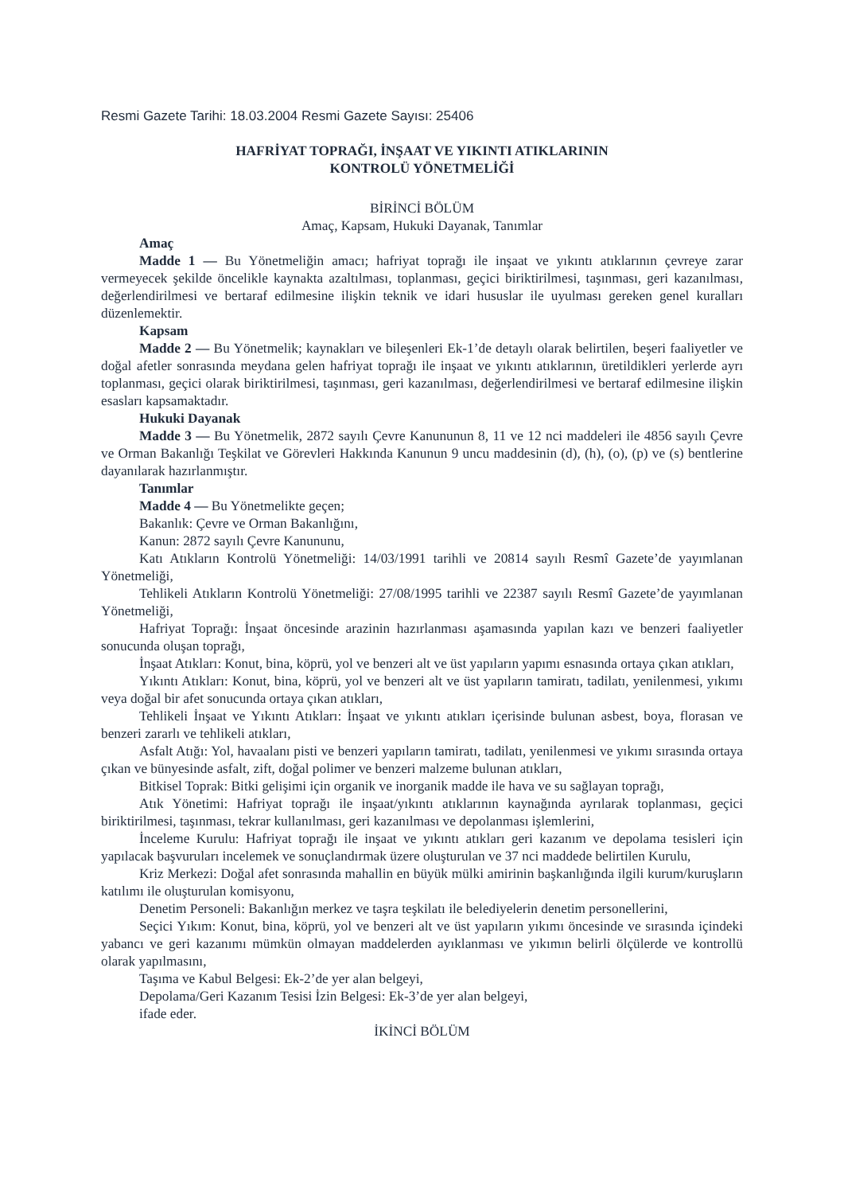Resmi Gazete Tarihi: 18.03.2004 Resmi Gazete Sayısı: 25406
HAFRİYAT TOPRAĞI, İNŞAAT VE YIKINTI ATIKLARININ
KONTROLÜ YÖNETMELİĞİ
BİRİNCİ BÖLÜM
Amaç, Kapsam, Hukuki Dayanak, Tanımlar
Amaç
Madde 1 — Bu Yönetmeliğin amacı; hafriyat toprağı ile inşaat ve yıkıntı atıklarının çevreye zarar vermeyecek şekilde öncelikle kaynakta azaltılması, toplanması, geçici biriktirilmesi, taşınması, geri kazanılması, değerlendirilmesi ve bertaraf edilmesine ilişkin teknik ve idari hususlar ile uyulması gereken genel kuralları düzenlemektir.
Kapsam
Madde 2 — Bu Yönetmelik; kaynakları ve bileşenleri Ek-1’de detaylı olarak belirtilen, beşeri faaliyetler ve doğal afetler sonrasında meydana gelen hafriyat toprağı ile inşaat ve yıkıntı atıklarının, üretildikleri yerlerde ayrı toplanması, geçici olarak biriktirilmesi, taşınması, geri kazanılması, değerlendirilmesi ve bertaraf edilmesine ilişkin esasları kapsamaktadır.
Hukuki Dayanak
Madde 3 — Bu Yönetmelik, 2872 sayılı Çevre Kanununun 8, 11 ve 12 nci maddeleri ile 4856 sayılı Çevre ve Orman Bakanlığı Teşkilat ve Görevleri Hakkında Kanunun 9 uncu maddesinin (d), (h), (o), (p) ve (s) bentlerine dayanılarak hazırlanmıştır.
Tanımlar
Madde 4 — Bu Yönetmelikte geçen;
Bakanlık: Çevre ve Orman Bakanlığını,
Kanun: 2872 sayılı Çevre Kanununu,
Katı Atıkların Kontrolü Yönetmeliği: 14/03/1991 tarihli ve 20814 sayılı Resmî Gazete’de yayımlanan Yönetmeliği,
Tehlikeli Atıkların Kontrolü Yönetmeliği: 27/08/1995 tarihli ve 22387 sayılı Resmî Gazete’de yayımlanan Yönetmeliği,
Hafriyat Toprağı: İnşaat öncesinde arazinin hazırlanması aşamasında yapılan kazı ve benzeri faaliyetler sonucunda oluşan toprağı,
İnşaat Atıkları: Konut, bina, köprü, yol ve benzeri alt ve üst yapıların yapımı esnasında ortaya çıkan atıkları,
Yıkıntı Atıkları: Konut, bina, köprü, yol ve benzeri alt ve üst yapıların tamiratı, tadilatı, yenilenmesi, yıkımı veya doğal bir afet sonucunda ortaya çıkan atıkları,
Tehlikeli İnşaat ve Yıkıntı Atıkları: İnşaat ve yıkıntı atıkları içerisinde bulunan asbest, boya, florasan ve benzeri zararlı ve tehlikeli atıkları,
Asfalt Atığı: Yol, havaalanı pisti ve benzeri yapıların tamiratı, tadilatı, yenilenmesi ve yıkımı sırasında ortaya çıkan ve bünyesinde asfalt, zift, doğal polimer ve benzeri malzeme bulunan atıkları,
Bitkisel Toprak: Bitki gelişimi için organik ve inorganik madde ile hava ve su sağlayan toprağı,
Atık Yönetimi: Hafriyat toprağı ile inşaat/yıkıntı atıklarının kaynağında ayrılarak toplanması, geçici biriktirilmesi, taşınması, tekrar kullanılması, geri kazanılması ve depolanması işlemlerini,
İnceleme Kurulu: Hafriyat toprağı ile inşaat ve yıkıntı atıkları geri kazanım ve depolama tesisleri için yapılacak başvuruları incelemek ve sonuçlandırmak üzere oluşturulan ve 37 nci maddede belirtilen Kurulu,
Kriz Merkezi: Doğal afet sonrasında mahallin en büyük mülki amirinin başkanlığında ilgili kurum/kuruşların katılımı ile oluşturulan komisyonu,
Denetim Personeli: Bakanlığın merkez ve taşra teşkilatı ile belediyelerin denetim personellerini,
Seçici Yıkım: Konut, bina, köprü, yol ve benzeri alt ve üst yapıların yıkımı öncesinde ve sırasında içindeki yabancı ve geri kazanımı mümkün olmayan maddelerden ayıklanması ve yıkımın belirli ölçülerde ve kontrollü olarak yapılmasını,
Taşıma ve Kabul Belgesi: Ek-2’de yer alan belgeyi,
Depolama/Geri Kazanım Tesisi İzin Belgesi: Ek-3’de yer alan belgeyi,
ifade eder.
İKİNCİ BÖLÜM